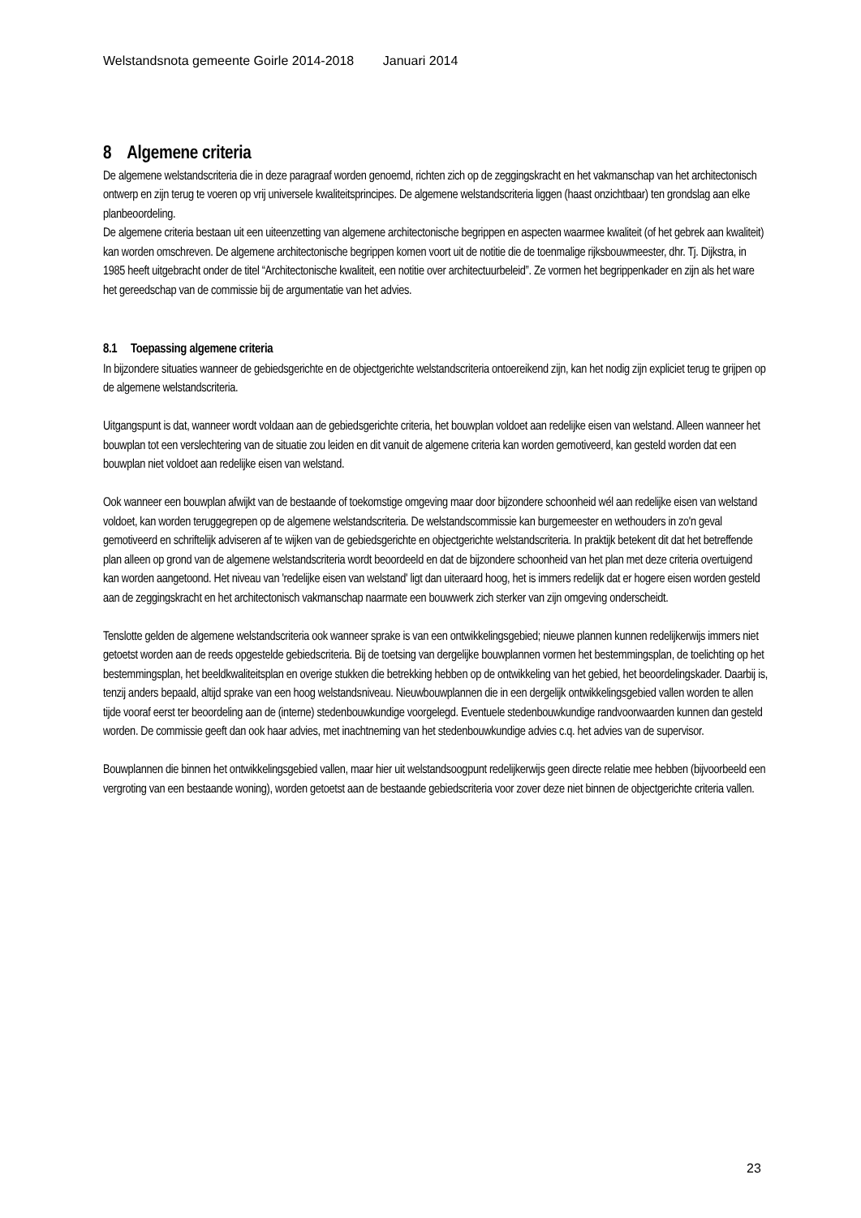Welstandsnota gemeente Goirle 2014-2018 Januari 2014
8 Algemene criteria
De algemene welstandscriteria die in deze paragraaf worden genoemd, richten zich op de zeggingskracht en het vakmanschap van het architectonisch ontwerp en zijn terug te voeren op vrij universele kwaliteitsprincipes. De algemene welstandscriteria liggen (haast onzichtbaar) ten grondslag aan elke planbeoordeling.
De algemene criteria bestaan uit een uiteenzetting van algemene architectonische begrippen en aspecten waarmee kwaliteit (of het gebrek aan kwaliteit) kan worden omschreven. De algemene architectonische begrippen komen voort uit de notitie die de toenmalige rijksbouwmeester, dhr. Tj. Dijkstra, in 1985 heeft uitgebracht onder de titel “Architectonische kwaliteit, een notitie over architectuurbeleid”. Ze vormen het begrippenkader en zijn als het ware het gereedschap van de commissie bij de argumentatie van het advies.
8.1 Toepassing algemene criteria
In bijzondere situaties wanneer de gebiedsgerichte en de objectgerichte welstandscriteria ontoereikend zijn, kan het nodig zijn expliciet terug te grijpen op de algemene welstandscriteria.
Uitgangspunt is dat, wanneer wordt voldaan aan de gebiedsgerichte criteria, het bouwplan voldoet aan redelijke eisen van welstand. Alleen wanneer het bouwplan tot een verslechtering van de situatie zou leiden en dit vanuit de algemene criteria kan worden gemotiveerd, kan gesteld worden dat een bouwplan niet voldoet aan redelijke eisen van welstand.
Ook wanneer een bouwplan afwijkt van de bestaande of toekomstige omgeving maar door bijzondere schoonheid wél aan redelijke eisen van welstand voldoet, kan worden teruggegrepen op de algemene welstandscriteria. De welstandscommissie kan burgemeester en wethouders in zo'n geval gemotiveerd en schriftelijk adviseren af te wijken van de gebiedsgerichte en objectgerichte welstandscriteria. In praktijk betekent dit dat het betreffende plan alleen op grond van de algemene welstandscriteria wordt beoordeeld en dat de bijzondere schoonheid van het plan met deze criteria overtuigend kan worden aangetoond. Het niveau van 'redelijke eisen van welstand' ligt dan uiteraard hoog, het is immers redelijk dat er hogere eisen worden gesteld aan de zeggingskracht en het architectonisch vakmanschap naarmate een bouwwerk zich sterker van zijn omgeving onderscheidt.
Tenslotte gelden de algemene welstandscriteria ook wanneer sprake is van een ontwikkelingsgebied; nieuwe plannen kunnen redelijkerwijs immers niet getoetst worden aan de reeds opgestelde gebiedscriteria. Bij de toetsing van dergelijke bouwplannen vormen het bestemmingsplan, de toelichting op het bestemmingsplan, het beeldkwaliteitsplan en overige stukken die betrekking hebben op de ontwikkeling van het gebied, het beoordelingskader. Daarbij is, tenzij anders bepaald, altijd sprake van een hoog welstandsniveau. Nieuwbouwplannen die in een dergelijk ontwikkelingsgebied vallen worden te allen tijde vooraf eerst ter beoordeling aan de (interne) stedenbouwkundige voorgelegd. Eventuele stedenbouwkundige randvoorwaarden kunnen dan gesteld worden. De commissie geeft dan ook haar advies, met inachtneming van het stedenbouwkundige advies c.q. het advies van de supervisor.
Bouwplannen die binnen het ontwikkelingsgebied vallen, maar hier uit welstandsoogpunt redelijkerwijs geen directe relatie mee hebben (bijvoorbeeld een vergroting van een bestaande woning), worden getoetst aan de bestaande gebiedscriteria voor zover deze niet binnen de objectgerichte criteria vallen.
23